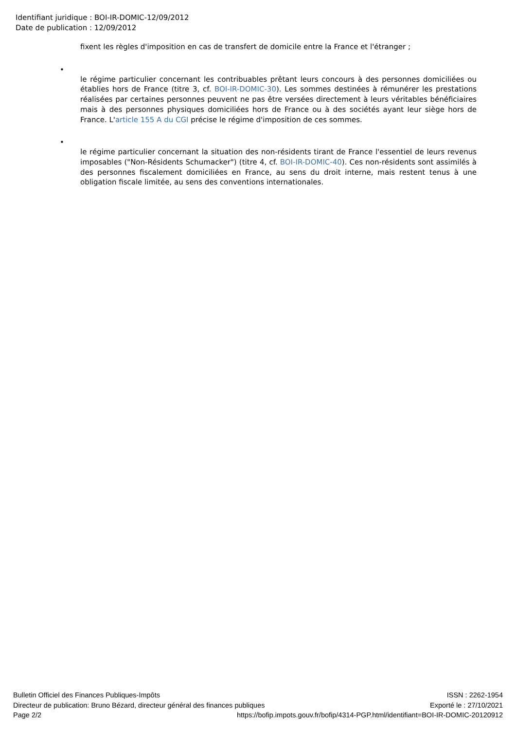Identifiant juridique : BOI-IR-DOMIC-12/09/2012
Date de publication : 12/09/2012
fixent les règles d'imposition en cas de transfert de domicile entre la France et l'étranger ;
•
le régime particulier concernant les contribuables prêtant leurs concours à des personnes domiciliées ou établies hors de France (titre 3, cf. BOI-IR-DOMIC-30). Les sommes destinées à rémunérer les prestations réalisées par certaines personnes peuvent ne pas être versées directement à leurs véritables bénéficiaires mais à des personnes physiques domiciliées hors de France ou à des sociétés ayant leur siège hors de France. L'article 155 A du CGI précise le régime d'imposition de ces sommes.
•
le régime particulier concernant la situation des non-résidents tirant de France l'essentiel de leurs revenus imposables ("Non-Résidents Schumacker") (titre 4, cf. BOI-IR-DOMIC-40). Ces non-résidents sont assimilés à des personnes fiscalement domiciliées en France, au sens du droit interne, mais restent tenus à une obligation fiscale limitée, au sens des conventions internationales.
Bulletin Officiel des Finances Publiques-Impôts ISSN : 2262-1954
Directeur de publication: Bruno Bézard, directeur général des finances publiques Exporté le : 27/10/2021
Page 2/2 https://bofip.impots.gouv.fr/bofip/4314-PGP.html/identifiant=BOI-IR-DOMIC-20120912